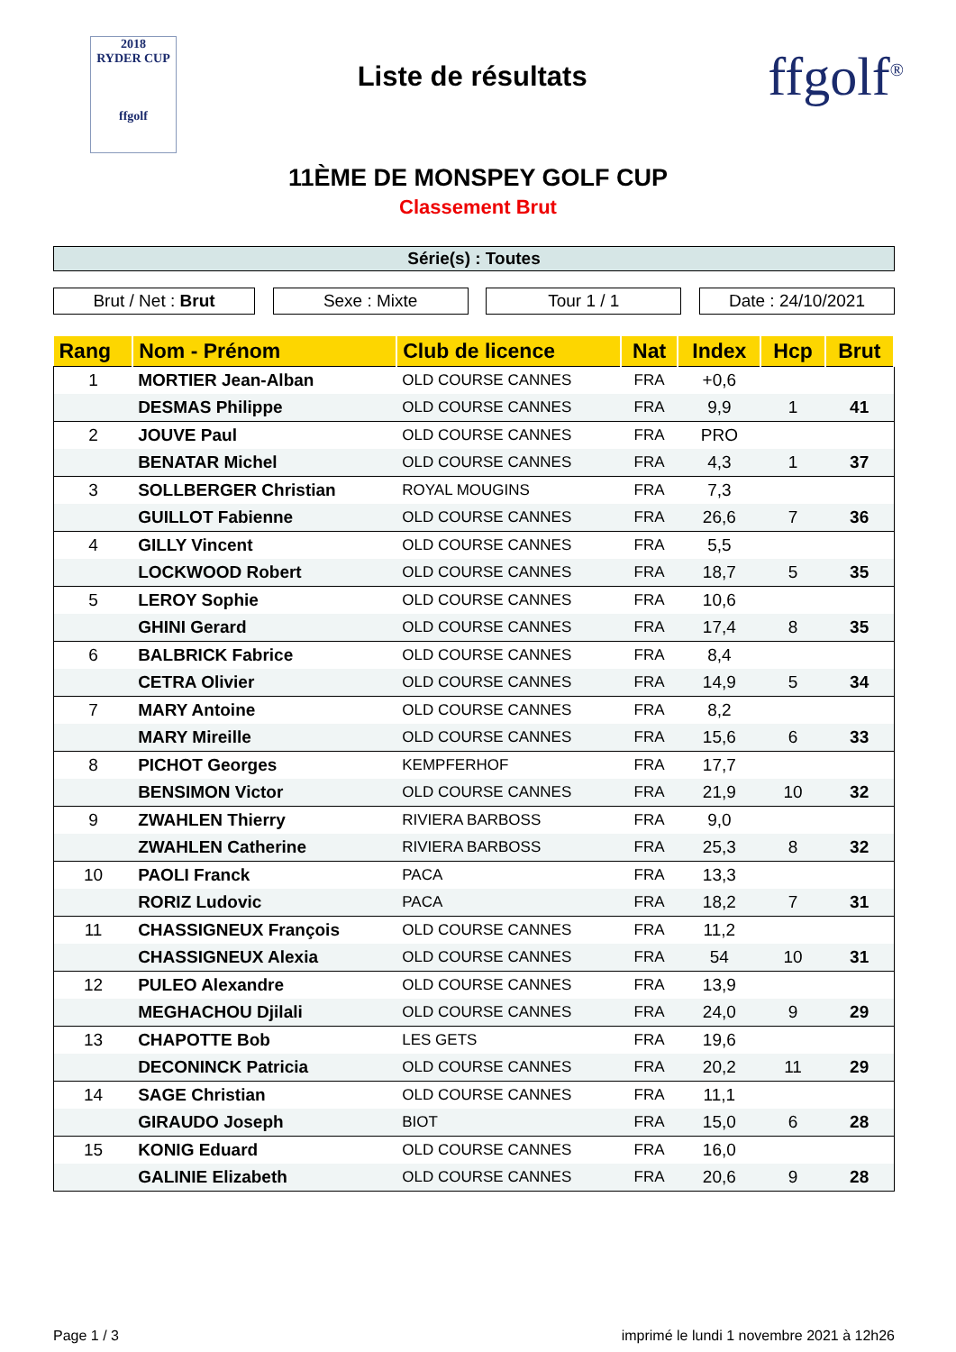2018
RYDER CUP
ffgolf
Liste de résultats
ffgolf<sup>®</sup>
11ÈME DE MONSPEY GOLF CUP
Classement Brut
Série(s) : Toutes
Brut / Net : Brut Sexe : Mixte Tour 1 / 1 Date : 24/10/2021
| Rang | Nom - Prénom | Club de licence | Nat | Index | Hcp | Brut |
| --- | --- | --- | --- | --- | --- | --- |
| 1 | MORTIER Jean-Alban | OLD COURSE CANNES | FRA | +0,6 | | |
| | DESMAS Philippe | OLD COURSE CANNES | FRA | 9,9 | 1 | 41 |
| 2 | JOUVE Paul | OLD COURSE CANNES | FRA | PRO | | |
| | BENATAR Michel | OLD COURSE CANNES | FRA | 4,3 | 1 | 37 |
| 3 | SOLLBERGER Christian | ROYAL MOUGINS | FRA | 7,3 | | |
| | GUILLOT Fabienne | OLD COURSE CANNES | FRA | 26,6 | 7 | 36 |
| 4 | GILLY Vincent | OLD COURSE CANNES | FRA | 5,5 | | |
| | LOCKWOOD Robert | OLD COURSE CANNES | FRA | 18,7 | 5 | 35 |
| 5 | LEROY Sophie | OLD COURSE CANNES | FRA | 10,6 | | |
| | GHINI Gerard | OLD COURSE CANNES | FRA | 17,4 | 8 | 35 |
| 6 | BALBRICK Fabrice | OLD COURSE CANNES | FRA | 8,4 | | |
| | CETRA Olivier | OLD COURSE CANNES | FRA | 14,9 | 5 | 34 |
| 7 | MARY Antoine | OLD COURSE CANNES | FRA | 8,2 | | |
| | MARY Mireille | OLD COURSE CANNES | FRA | 15,6 | 6 | 33 |
| 8 | PICHOT Georges | KEMPFERHOF | FRA | 17,7 | | |
| | BENSIMON Victor | OLD COURSE CANNES | FRA | 21,9 | 10 | 32 |
| 9 | ZWAHLEN Thierry | RIVIERA BARBOSS | FRA | 9,0 | | |
| | ZWAHLEN Catherine | RIVIERA BARBOSS | FRA | 25,3 | 8 | 32 |
| 10 | PAOLI Franck | PACA | FRA | 13,3 | | |
| | RORIZ Ludovic | PACA | FRA | 18,2 | 7 | 31 |
| 11 | CHASSIGNEUX François | OLD COURSE CANNES | FRA | 11,2 | | |
| | CHASSIGNEUX Alexia | OLD COURSE CANNES | FRA | 54 | 10 | 31 |
| 12 | PULEO Alexandre | OLD COURSE CANNES | FRA | 13,9 | | |
| | MEGHACHOU Djilali | OLD COURSE CANNES | FRA | 24,0 | 9 | 29 |
| 13 | CHAPOTTE Bob | LES GETS | FRA | 19,6 | | |
| | DECONINCK Patricia | OLD COURSE CANNES | FRA | 20,2 | 11 | 29 |
| 14 | SAGE Christian | OLD COURSE CANNES | FRA | 11,1 | | |
| | GIRAUDO Joseph | BIOT | FRA | 15,0 | 6 | 28 |
| 15 | KONIG Eduard | OLD COURSE CANNES | FRA | 16,0 | | |
| | GALINIE Elizabeth | OLD COURSE CANNES | FRA | 20,6 | 9 | 28 |
Page 1 / 3 imprimé le lundi 1 novembre 2021 à 12h26